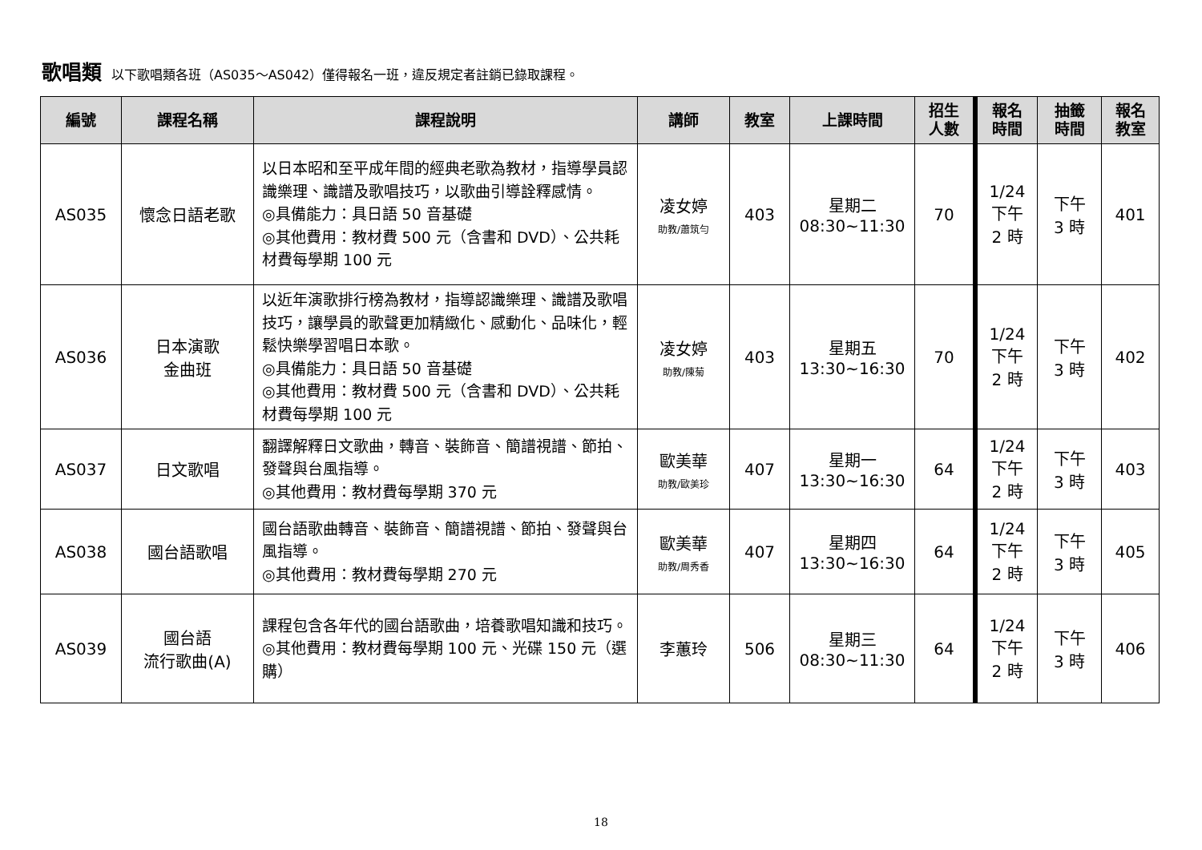歌唱類 以下歌唱類各班（AS035～AS042）僅得報名一班，違反規定者註銷已錄取課程。
| 編號 | 課程名稱 | 課程說明 | 講師 | 教室 | 上課時間 | 招生 人數 | 報名 時間 | 抽籤 時間 | 報名 教室 |
| --- | --- | --- | --- | --- | --- | --- | --- | --- | --- |
| AS035 | 懷念日語老歌 | 以日本昭和至平成年間的經典老歌為教材，指導學員認識樂理、識譜及歌唱技巧，以歌曲引導詮釋感情。 ◎具備能力：具日語 50 音基礎 ◎其他費用：教材費 500 元（含書和 DVD）、公共耗材費每學期 100 元 | 凌女婷 助教/蕭筑勻 | 403 | 星期二 08:30~11:30 | 70 | 1/24 下午 2 時 | 下午 3 時 | 401 |
| AS036 | 日本演歌 金曲班 | 以近年演歌排行榜為教材，指導認識樂理、識譜及歌唱技巧，讓學員的歌聲更加精緻化、感動化、品味化，輕鬆快樂學習唱日本歌。 ◎具備能力：具日語 50 音基礎 ◎其他費用：教材費 500 元（含書和 DVD）、公共耗材費每學期 100 元 | 凌女婷 助教/陳菊 | 403 | 星期五 13:30~16:30 | 70 | 1/24 下午 2 時 | 下午 3 時 | 402 |
| AS037 | 日文歌唱 | 翻譯解釋日文歌曲，轉音、裝飾音、簡譜視譜、節拍、發聲與台風指導。 ◎其他費用：教材費每學期 370 元 | 歐美華 助教/歐美珍 | 407 | 星期一 13:30~16:30 | 64 | 1/24 下午 2 時 | 下午 3 時 | 403 |
| AS038 | 國台語歌唱 | 國台語歌曲轉音、裝飾音、簡譜視譜、節拍、發聲與台風指導。 ◎其他費用：教材費每學期 270 元 | 歐美華 助教/周秀香 | 407 | 星期四 13:30~16:30 | 64 | 1/24 下午 2 時 | 下午 3 時 | 405 |
| AS039 | 國台語 流行歌曲(A) | 課程包含各年代的國台語歌曲，培養歌唱知識和技巧。 ◎其他費用：教材費每學期 100 元、光碟 150 元（選購） | 李蕙玲 | 506 | 星期三 08:30~11:30 | 64 | 1/24 下午 2 時 | 下午 3 時 | 406 |
18